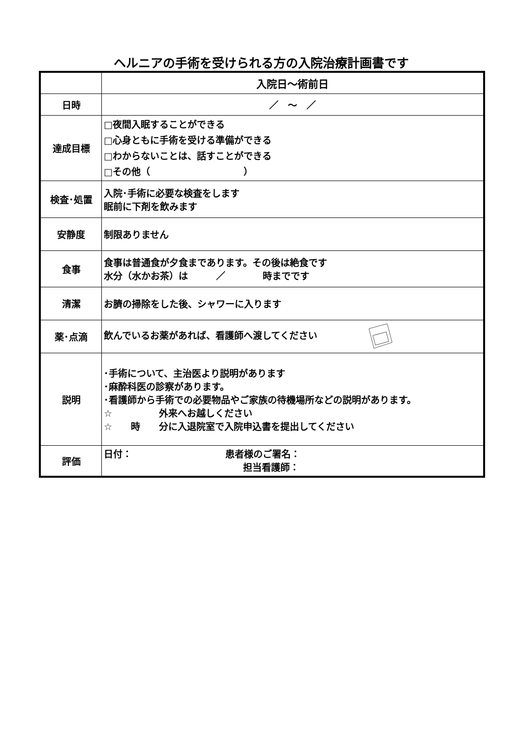ヘルニアの手術を受けられる方の入院治療計画書です
| | 入院日～術前日 |
| --- | --- |
| 日時 | ／ ～ ／ |
| 達成目標 | □夜間入眠することができる □心身ともに手術を受ける準備ができる □わからないことは、話すことができる □その他（ ） |
| 検査･処置 | 入院･手術に必要な検査をします 眠前に下剤を飲みます |
| 安静度 | 制限ありません |
| 食事 | 食事は普通食が夕食まであります。その後は絶食です 水分（水かお茶）は ／ 時までです |
| 清潔 | お臍の掃除をした後、シャワーに入ります |
| 薬･点滴 | 飲んでいるお薬があれば、看護師へ渡してください |
| 説明 | ･手術について、主治医より説明があります ･麻酔科医の診察があります。 ･看護師から手術での必要物品やご家族の待機場所などの説明があります。 ☆ 外来へお越しください ☆ 時 分に入退院室で入院申込書を提出してください |
| 評価 | 日付： 患者様のご署名： 担当看護師： |